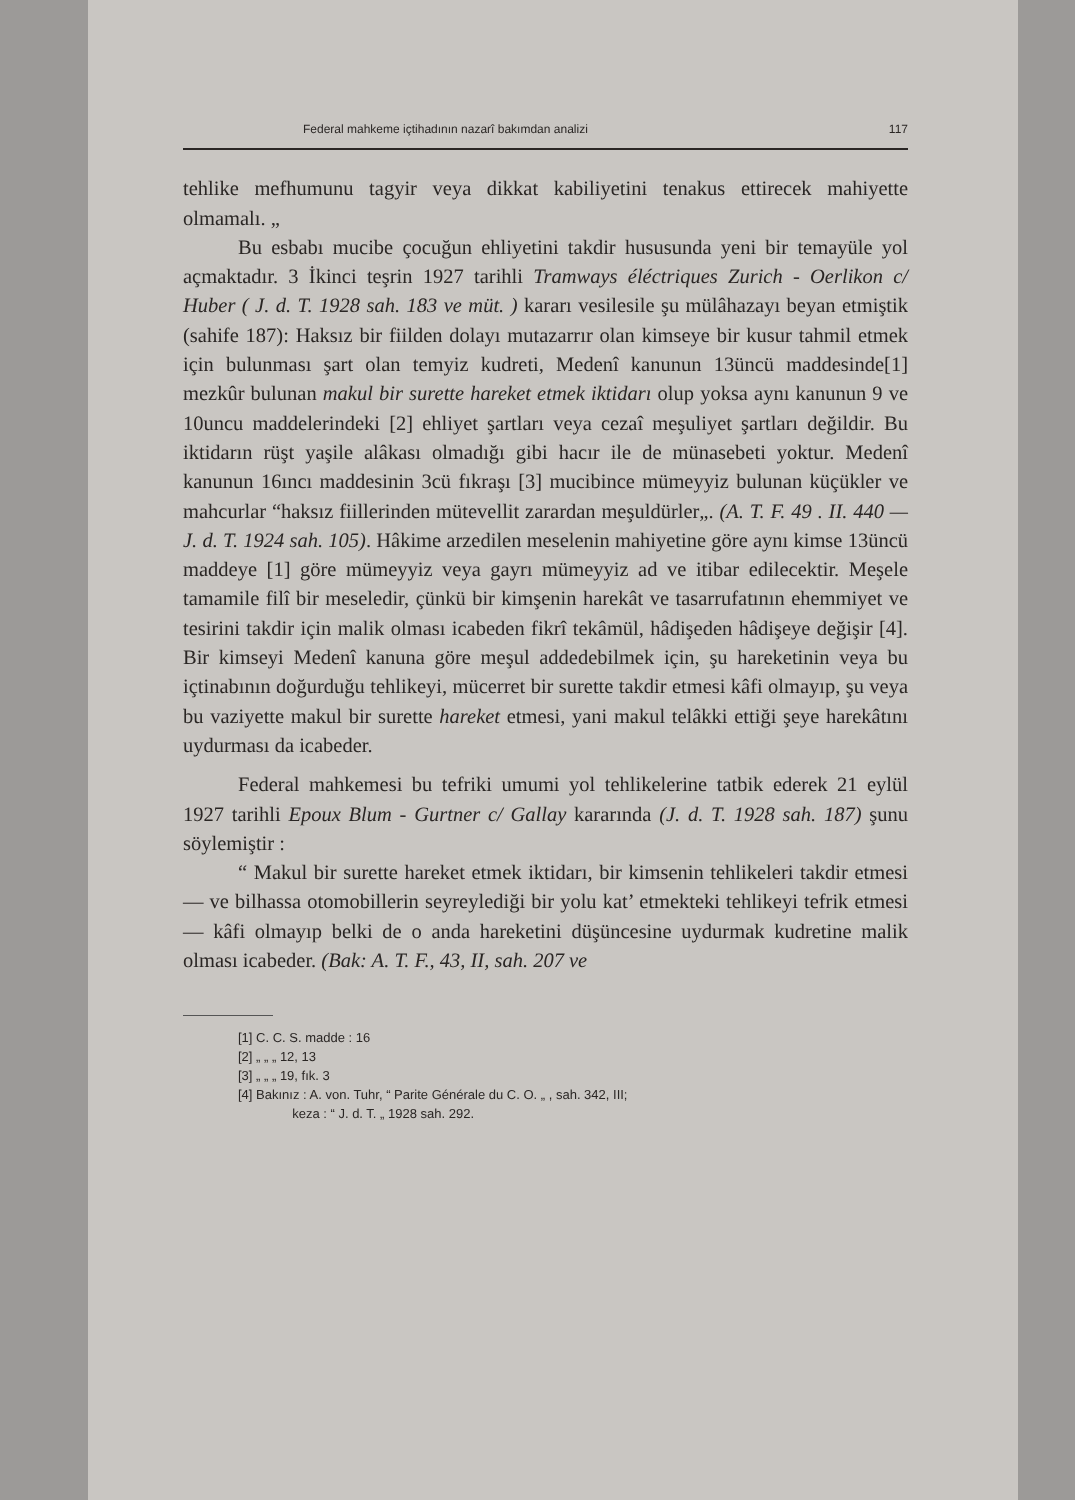Federal mahkeme içtihadının nazarî bakımdan analizi 117
tehlike mefhumunu tagyir veya dikkat kabiliyetini tenakus ettirecek mahiyette olmamalı. „
Bu esbabı mucibe çocuğun ehliyetini takdir hususunda yeni bir temayüle yol açmaktadır. 3 İkinci teşrin 1927 tarihli Tramways éléctriques Zurich - Oerlikon c/ Huber ( J. d. T. 1928 sah. 183 ve müt. ) kararı vesilesile şu mülâhazayı beyan etmiştik (sahife 187): Haksız bir fiilden dolayı mutazarrır olan kimseye bir kusur tahmil etmek için bulunması şart olan temyiz kudreti, Medenî kanunun 13üncü maddesinde[1] mezkûr bulunan makul bir surette hareket etmek iktidarı olup yoksa aynı kanunun 9 ve 10uncu maddelerindeki [2] ehliyet şartları veya cezaî meşuliyet şartları değildir. Bu iktidarın rüşt yaşile alâkası olmadığı gibi hacır ile de münasebeti yoktur. Medenî kanunun 16ıncı maddesinin 3cü fıkraşı [3] mucibince mümeyyiz bulunan küçükler ve mahcurlar “haksız fiillerinden mütevellit zarardan meşuldürler„. (A. T. F. 49 . II. 440 — J. d. T. 1924 sah. 105). Hâkime arzedilen meselenin mahiyetine göre aynı kimse 13üncü maddeye [1] göre mümeyyiz veya gayrı mümeyyiz ad ve itibar edilecektir. Meşele tamamile filî bir meseledir, çünkü bir kimşenin harekât ve tasarrufatının ehemmiyet ve tesirini takdir için malik olması icabeden fikrî tekâmül, hâdişeden hâdişeye değişir [4]. Bir kimseyi Medenî kanuna göre meşul addedebilmek için, şu hareketinin veya bu içtinabının doğurduğu tehlikeyi, mücerret bir surette takdir etmesi kâfi olmayıp, şu veya bu vaziyette makul bir surette hareket etmesi, yani makul telâkki ettiği şeye harekâtını uydurması da icabeder.
Federal mahkemesi bu tefriki umumi yol tehlikelerine tatbik ederek 21 eylül 1927 tarihli Epoux Blum - Gurtner c/ Gallay kararında (J. d. T. 1928 sah. 187) şunu söylemiştir :
“ Makul bir surette hareket etmek iktidarı, bir kimsenin tehlikeleri takdir etmesi — ve bilhassa otomobillerin seyreylediği bir yolu kat’ etmekteki tehlikeyi tefrik etmesi — kâfi olmayıp belki de o anda hareketini düşüncesine uydurmak kudretine malik olması icabeder. (Bak: A. T. F., 43, II, sah. 207 ve
[1] C. C. S. madde : 16
[2] „ „ „ 12, 13
[3] „ „ „ 19, fık. 3
[4] Bakınız : A. von. Tuhr, “ Parite Générale du C. O. „ , sah. 342, III;
keza : “ J. d. T. „ 1928 sah. 292.